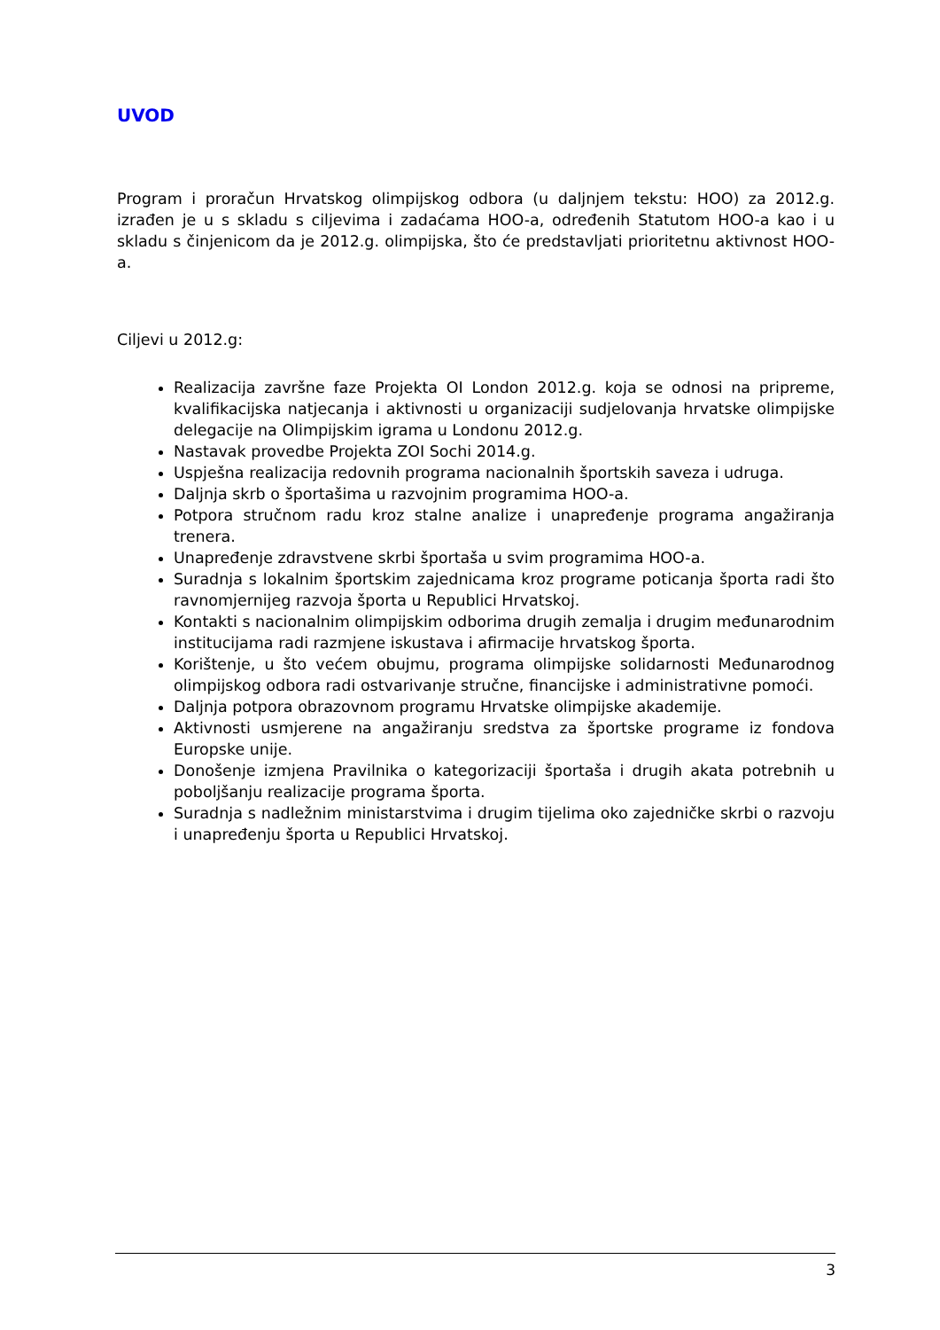UVOD
Program i proračun Hrvatskog olimpijskog odbora (u daljnjem tekstu: HOO) za 2012.g. izrađen je u s skladu s ciljevima i zadaćama HOO-a, određenih Statutom HOO-a kao i u skladu s činjenicom da je 2012.g. olimpijska, što će predstavljati prioritetnu aktivnost HOO-a.
Ciljevi u 2012.g:
Realizacija završne faze Projekta OI London 2012.g. koja se odnosi na pripreme, kvalifikacijska natjecanja i aktivnosti u organizaciji sudjelovanja hrvatske olimpijske delegacije na Olimpijskim igrama u Londonu 2012.g.
Nastavak provedbe Projekta ZOI Sochi 2014.g.
Uspješna realizacija redovnih programa nacionalnih športskih saveza i udruga.
Daljnja skrb o športašima u razvojnim programima HOO-a.
Potpora stručnom radu kroz stalne analize i unapređenje programa angažiranja trenera.
Unapređenje zdravstvene skrbi športaša u svim programima HOO-a.
Suradnja s lokalnim športskim zajednicama kroz programe poticanja športa radi što ravnomjernijeg razvoja športa u Republici Hrvatskoj.
Kontakti s nacionalnim olimpijskim odborima drugih zemalja i drugim međunarodnim institucijama radi razmjene iskustava i afirmacije hrvatskog športa.
Korištenje, u što većem obujmu, programa olimpijske solidarnosti Međunarodnog olimpijskog odbora radi ostvarivanje stručne, financijske i administrativne pomoći.
Daljnja potpora obrazovnom programu Hrvatske olimpijske akademije.
Aktivnosti usmjerene na angažiranju sredstva za športske programe iz fondova Europske unije.
Donošenje izmjena Pravilnika o kategorizaciji športaša i drugih akata potrebnih u poboljšanju realizacije programa športa.
Suradnja s nadležnim ministarstvima i drugim tijelima oko zajedničke skrbi o razvoju i unapređenju športa u Republici Hrvatskoj.
3